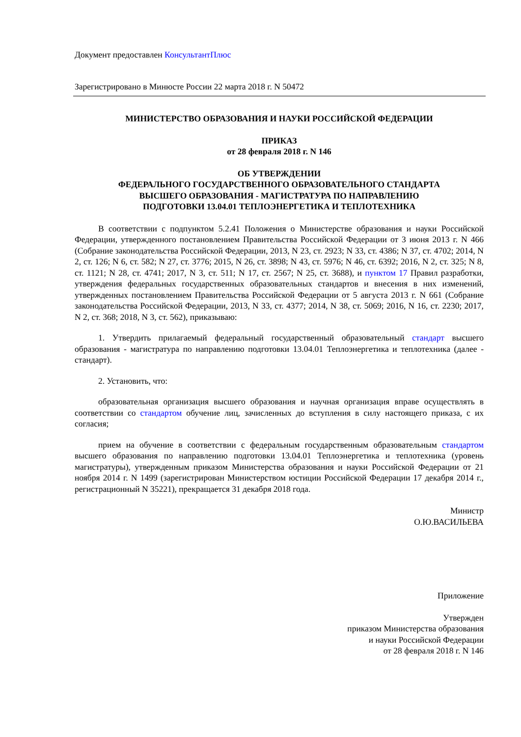Документ предоставлен КонсультантПлюс
Зарегистрировано в Минюсте России 22 марта 2018 г. N 50472
МИНИСТЕРСТВО ОБРАЗОВАНИЯ И НАУКИ РОССИЙСКОЙ ФЕДЕРАЦИИ
ПРИКАЗ
от 28 февраля 2018 г. N 146
ОБ УТВЕРЖДЕНИИ
ФЕДЕРАЛЬНОГО ГОСУДАРСТВЕННОГО ОБРАЗОВАТЕЛЬНОГО СТАНДАРТА
ВЫСШЕГО ОБРАЗОВАНИЯ - МАГИСТРАТУРА ПО НАПРАВЛЕНИЮ
ПОДГОТОВКИ 13.04.01 ТЕПЛОЭНЕРГЕТИКА И ТЕПЛОТЕХНИКА
В соответствии с подпунктом 5.2.41 Положения о Министерстве образования и науки Российской Федерации, утвержденного постановлением Правительства Российской Федерации от 3 июня 2013 г. N 466 (Собрание законодательства Российской Федерации, 2013, N 23, ст. 2923; N 33, ст. 4386; N 37, ст. 4702; 2014, N 2, ст. 126; N 6, ст. 582; N 27, ст. 3776; 2015, N 26, ст. 3898; N 43, ст. 5976; N 46, ст. 6392; 2016, N 2, ст. 325; N 8, ст. 1121; N 28, ст. 4741; 2017, N 3, ст. 511; N 17, ст. 2567; N 25, ст. 3688), и пунктом 17 Правил разработки, утверждения федеральных государственных образовательных стандартов и внесения в них изменений, утвержденных постановлением Правительства Российской Федерации от 5 августа 2013 г. N 661 (Собрание законодательства Российской Федерации, 2013, N 33, ст. 4377; 2014, N 38, ст. 5069; 2016, N 16, ст. 2230; 2017, N 2, ст. 368; 2018, N 3, ст. 562), приказываю:
1. Утвердить прилагаемый федеральный государственный образовательный стандарт высшего образования - магистратура по направлению подготовки 13.04.01 Теплоэнергетика и теплотехника (далее - стандарт).
2. Установить, что:
образовательная организация высшего образования и научная организация вправе осуществлять в соответствии со стандартом обучение лиц, зачисленных до вступления в силу настоящего приказа, с их согласия;
прием на обучение в соответствии с федеральным государственным образовательным стандартом высшего образования по направлению подготовки 13.04.01 Теплоэнергетика и теплотехника (уровень магистратуры), утвержденным приказом Министерства образования и науки Российской Федерации от 21 ноября 2014 г. N 1499 (зарегистрирован Министерством юстиции Российской Федерации 17 декабря 2014 г., регистрационный N 35221), прекращается 31 декабря 2018 года.
Министр
О.Ю.ВАСИЛЬЕВА
Приложение
Утвержден
приказом Министерства образования
и науки Российской Федерации
от 28 февраля 2018 г. N 146